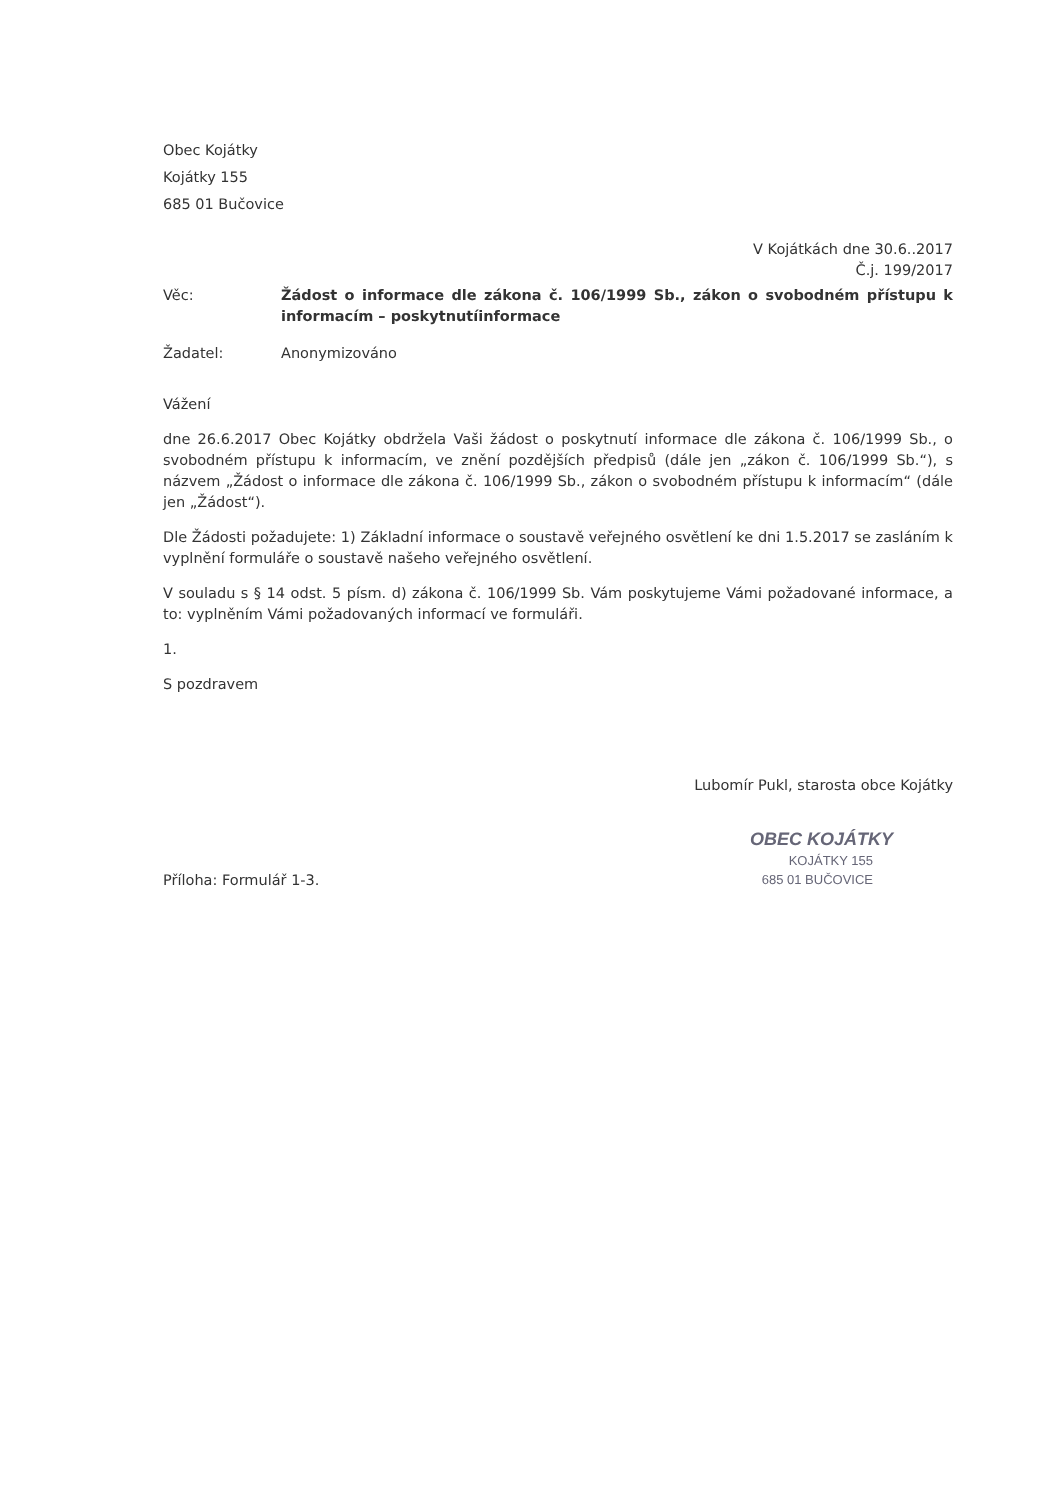Obec Kojátky
Kojátky 155
685 01 Bučovice
V Kojátkách dne 30.6..2017
Č.j. 199/2017
Věc: Žádost o informace dle zákona č. 106/1999 Sb., zákon o svobodném přístupu k informacím – poskytnutíinformace
Žadatel: Anonymizováno
Vážení
dne 26.6.2017 Obec Kojátky obdržela Vaši žádost o poskytnutí informace dle zákona č. 106/1999 Sb., o svobodném přístupu k informacím, ve znění pozdějších předpisů (dále jen „zákon č. 106/1999 Sb.“), s názvem „Žádost o informace dle zákona č. 106/1999 Sb., zákon o svobodném přístupu k informacím“ (dále jen „Žádost“).
Dle Žádosti požadujete: 1) Základní informace o soustavě veřejného osvětlení ke dni 1.5.2017 se zasláním k vyplnění formuláře o soustavě našeho veřejného osvětlení.
V souladu s § 14 odst. 5 písm. d) zákona č. 106/1999 Sb. Vám poskytujeme Vámi požadované informace, a to: vyplněním Vámi požadovaných informací ve formuláři.
1.
S pozdravem
Lubomír Pukl, starosta obce Kojátky
OBEC KOJÁTKY
KOJÁTKY 155
685 01 BUČOVICE
Příloha: Formulář 1-3.